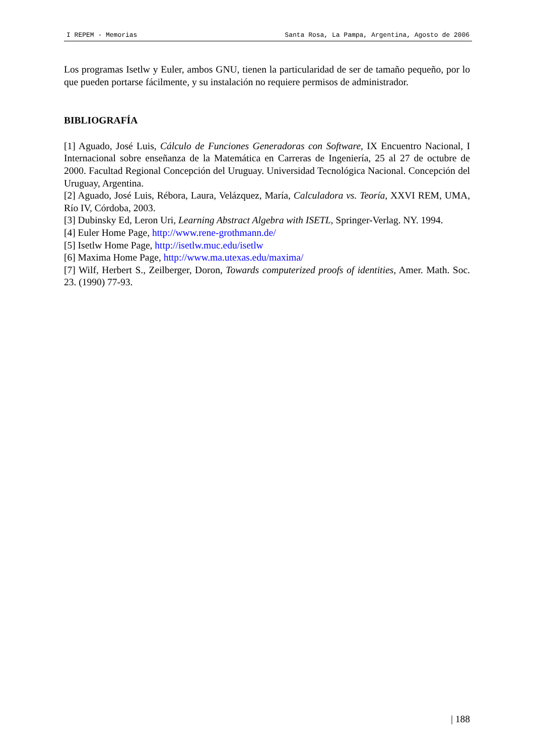I REPEM - Memorias Santa Rosa, La Pampa, Argentina, Agosto de 2006
Los programas Isetlw y Euler, ambos GNU, tienen la particularidad de ser de tamaño pequeño, por lo que pueden portarse fácilmente, y su instalación no requiere permisos de administrador.
BIBLIOGRAFÍA
[1] Aguado, José Luis, Cálculo de Funciones Generadoras con Software, IX Encuentro Nacional, I Internacional sobre enseñanza de la Matemática en Carreras de Ingeniería, 25 al 27 de octubre de 2000. Facultad Regional Concepción del Uruguay. Universidad Tecnológica Nacional. Concepción del Uruguay, Argentina.
[2] Aguado, José Luis, Rébora, Laura, Velázquez, María, Calculadora vs. Teoría, XXVI REM, UMA, Río IV, Córdoba, 2003.
[3] Dubinsky Ed, Leron Uri, Learning Abstract Algebra with ISETL, Springer-Verlag. NY. 1994.
[4] Euler Home Page, http://www.rene-grothmann.de/
[5] Isetlw Home Page, http://isetlw.muc.edu/isetlw
[6] Maxima Home Page, http://www.ma.utexas.edu/maxima/
[7] Wilf, Herbert S., Zeilberger, Doron, Towards computerized proofs of identities, Amer. Math. Soc. 23. (1990) 77-93.
| 188